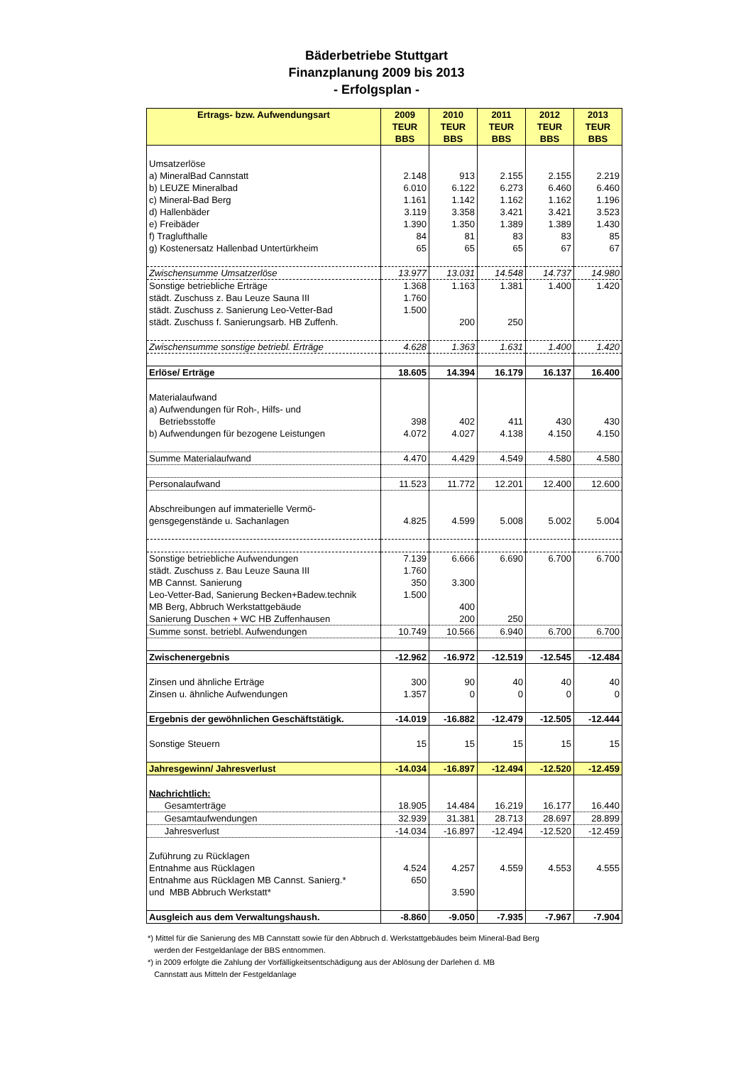Bäderbetriebe Stuttgart
Finanzplanung 2009 bis 2013
- Erfolgsplan -
| Ertrags- bzw. Aufwendungsart | 2009 TEUR BBS | 2010 TEUR BBS | 2011 TEUR BBS | 2012 TEUR BBS | 2013 TEUR BBS |
| --- | --- | --- | --- | --- | --- |
| Umsatzerlöse | | | | | |
| a) MineralBad Cannstatt | 2.148 | 913 | 2.155 | 2.155 | 2.219 |
| b) LEUZE Mineralbad | 6.010 | 6.122 | 6.273 | 6.460 | 6.460 |
| c) Mineral-Bad Berg | 1.161 | 1.142 | 1.162 | 1.162 | 1.196 |
| d) Hallenbäder | 3.119 | 3.358 | 3.421 | 3.421 | 3.523 |
| e) Freibäder | 1.390 | 1.350 | 1.389 | 1.389 | 1.430 |
| f) Traglufthalle | 84 | 81 | 83 | 83 | 85 |
| g) Kostenersatz Hallenbad Untertürkheim | 65 | 65 | 65 | 67 | 67 |
| Zwischensumme Umsatzerlöse | 13.977 | 13.031 | 14.548 | 14.737 | 14.980 |
| Sonstige betriebliche Erträge | 1.368 | 1.163 | 1.381 | 1.400 | 1.420 |
| städt. Zuschuss z. Bau Leuze Sauna III | 1.760 | | | | |
| städt. Zuschuss z. Sanierung Leo-Vetter-Bad | 1.500 | | | | |
| städt. Zuschuss f. Sanierungsarb. HB Zuffenh. | | 200 | 250 | | |
| Zwischensumme sonstige betriebl. Erträge | 4.628 | 1.363 | 1.631 | 1.400 | 1.420 |
| Erlöse/ Erträge | 18.605 | 14.394 | 16.179 | 16.137 | 16.400 |
| Materialaufwand | | | | | |
| a) Aufwendungen für Roh-, Hilfs- und | | | | | |
| Betriebsstoffe | 398 | 402 | 411 | 430 | 430 |
| b) Aufwendungen für bezogene Leistungen | 4.072 | 4.027 | 4.138 | 4.150 | 4.150 |
| Summe Materialaufwand | 4.470 | 4.429 | 4.549 | 4.580 | 4.580 |
| Personalaufwand | 11.523 | 11.772 | 12.201 | 12.400 | 12.600 |
| Abschreibungen auf immaterielle Vermö- | | | | | |
| gensgegenstände u. Sachanlagen | 4.825 | 4.599 | 5.008 | 5.002 | 5.004 |
| Sonstige betriebliche Aufwendungen | 7.139 | 6.666 | 6.690 | 6.700 | 6.700 |
| städt. Zuschuss z. Bau Leuze Sauna III | 1.760 | | | | |
| MB Cannst. Sanierung | 350 | 3.300 | | | |
| Leo-Vetter-Bad, Sanierung Becken+Badew.technik | 1.500 | | | | |
| MB Berg, Abbruch Werkstattgebäude | | 400 | | | |
| Sanierung Duschen + WC HB Zuffenhausen | | 200 | 250 | | |
| Summe sonst. betriebl. Aufwendungen | 10.749 | 10.566 | 6.940 | 6.700 | 6.700 |
| Zwischenergebnis | -12.962 | -16.972 | -12.519 | -12.545 | -12.484 |
| Zinsen und ähnliche Erträge | 300 | 90 | 40 | 40 | 40 |
| Zinsen u. ähnliche Aufwendungen | 1.357 | 0 | 0 | 0 | 0 |
| Ergebnis der gewöhnlichen Geschäftstätigk. | -14.019 | -16.882 | -12.479 | -12.505 | -12.444 |
| Sonstige Steuern | 15 | 15 | 15 | 15 | 15 |
| Jahresgewinn/ Jahresverlust | -14.034 | -16.897 | -12.494 | -12.520 | -12.459 |
| Nachrichtlich: | | | | | |
| Gesamterträge | 18.905 | 14.484 | 16.219 | 16.177 | 16.440 |
| Gesamtaufwendungen | 32.939 | 31.381 | 28.713 | 28.697 | 28.899 |
| Jahresverlust | -14.034 | -16.897 | -12.494 | -12.520 | -12.459 |
| Zuführung zu Rücklagen | | | | | |
| Entnahme aus Rücklagen | 4.524 | 4.257 | 4.559 | 4.553 | 4.555 |
| Entnahme aus Rücklagen MB Cannst. Sanierg.* | 650 | | | | |
| und MBB Abbruch Werkstatt* | | 3.590 | | | |
| Ausgleich aus dem Verwaltungshaush. | -8.860 | -9.050 | -7.935 | -7.967 | -7.904 |
*) Mittel für die Sanierung des MB Cannstatt sowie für den Abbruch d. Werkstattgebäudes beim Mineral-Bad Berg
werden der Festgeldanlage der BBS entnommen.
*) in 2009 erfolgte die Zahlung der Vorfälligkeitsentschädigung aus der Ablösung der Darlehen d. MB
Cannstatt aus Mitteln der Festgeldanlage